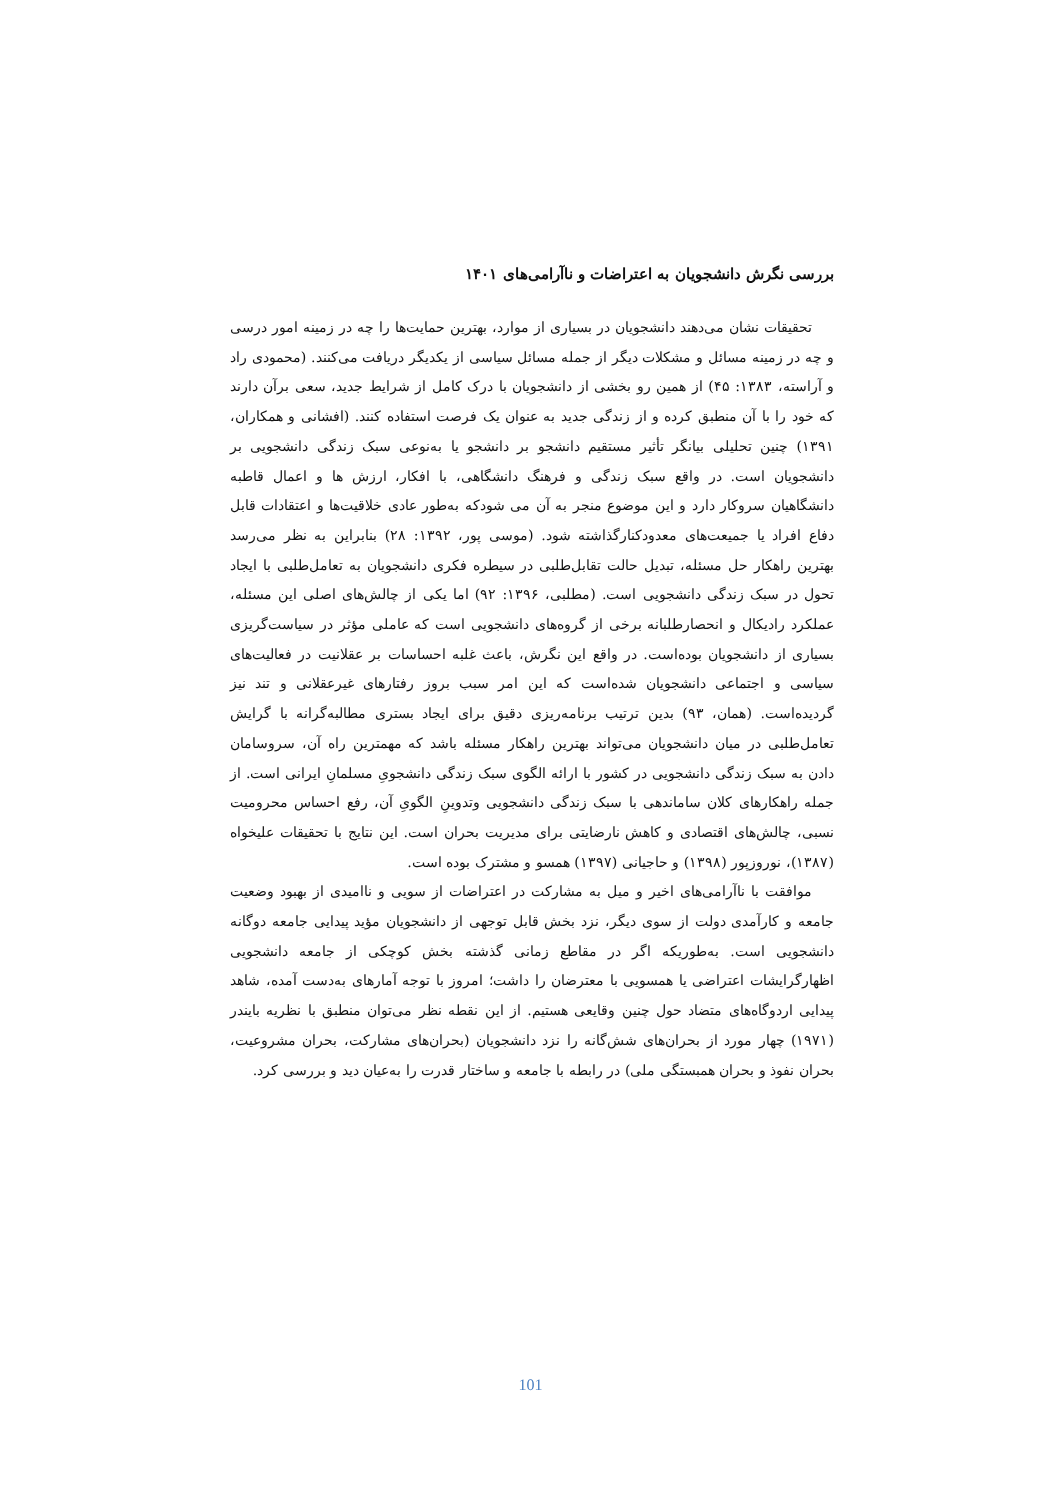بررسی نگرش دانشجویان به اعتراضات و ناآرامی‌های ۱۴۰۱
تحقیقات نشان می‌دهند دانشجویان در بسیاری از موارد، بهترین حمایت‌ها را چه در زمینه امور درسی و چه در زمینه مسائل و مشکلات دیگر از جمله مسائل سیاسی از یکدیگر دریافت می‌کنند. (محمودی راد و آراسته، ۱۳۸۳: ۴۵) از همین رو بخشی از دانشجویان با درک کامل از شرایط جدید، سعی برآن دارند که خود را با آن منطبق کرده و از زندگی جدید به عنوان یک فرصت استفاده کنند. (افشانی و همکاران، ۱۳۹۱) چنین تحلیلی بیانگر تأثیر مستقیم دانشجو بر دانشجو یا به‌نوعی سبک زندگی دانشجویی بر دانشجویان است. در واقع سبک زندگی و فرهنگ دانشگاهی، با افکار، ارزش ها و اعمال قاطبه دانشگاهیان سروکار دارد و این موضوع منجر به آن می شودکه به‌طور عادی خلاقیت‌ها و اعتقادات قابل دفاع افراد یا جمیعت‌های معدودکنارگذاشته شود. (موسی پور، ۱۳۹۲: ۲۸) بنابراین به نظر می‌رسد بهترین راهکار حل مسئله، تبدیل حالت تقابل‌طلبی در سیطره فکری دانشجویان به تعامل‌طلبی با ایجاد تحول در سبک زندگی دانشجویی است. (مطلبی، ۱۳۹۶: ۹۲) اما یکی از چالش‌های اصلی این مسئله، عملکرد رادیکال و انحصارطلبانه برخی از گروه‌های دانشجویی است که عاملی مؤثر در سیاست‌گریزی بسیاری از دانشجویان بوده‌است. در واقع این نگرش، باعث غلبه احساسات بر عقلانیت در فعالیت‌های سیاسی و اجتماعی دانشجویان شده‌است که این امر سبب بروز رفتارهای غیرعقلانی و تند نیز گردیده‌است. (همان، ۹۳) بدین ترتیب برنامه‌ریزی دقیق برای ایجاد بستری مطالبه‌گرانه با گرایش تعامل‌طلبی در میان دانشجویان می‌تواند بهترین راهکار مسئله باشد که مهمترین راه آن، سروسامان دادن به سبک زندگی دانشجویی در کشور با ارائه الگوی سبک زندگی دانشجویِ مسلمانِ ایرانی است. از جمله راهکارهای کلان ساماندهی با سبک زندگی دانشجویی وتدوینِ الگویِ آن، رفع احساس محرومیت نسبی، چالش‌های اقتصادی و کاهش نارضایتی برای مدیریت بحران است. این نتایج با تحقیقات علیخواه (۱۳۸۷)، نوروزپور (۱۳۹۸) و حاجیانی (۱۳۹۷) همسو و مشترک بوده است.
موافقت با ناآرامی‌های اخیر و میل به مشارکت در اعتراضات از سویی و ناامیدی از بهبود وضعیت جامعه و کارآمدی دولت از سوی دیگر، نزد بخش قابل توجهی از دانشجویان مؤید پیدایی جامعه دوگانه دانشجویی است. به‌طوریکه اگر در مقاطع زمانی گذشته بخش کوچکی از جامعه دانشجویی اظهارگرایشات اعتراضی یا همسویی با معترضان را داشت؛ امروز با توجه آمارهای به‌دست آمده، شاهد پیدایی اردوگاه‌های متضاد حول چنین وقایعی هستیم. از این نقطه نظر می‌توان منطبق با نظریه بایندر (۱۹۷۱) چهار مورد از بحران‌های شش‌گانه را نزد دانشجویان (بحران‌های مشارکت، بحران مشروعیت، بحران نفوذ و بحران همبستگی ملی) در رابطه با جامعه و ساختار قدرت را به‌عیان دید و بررسی کرد.
101